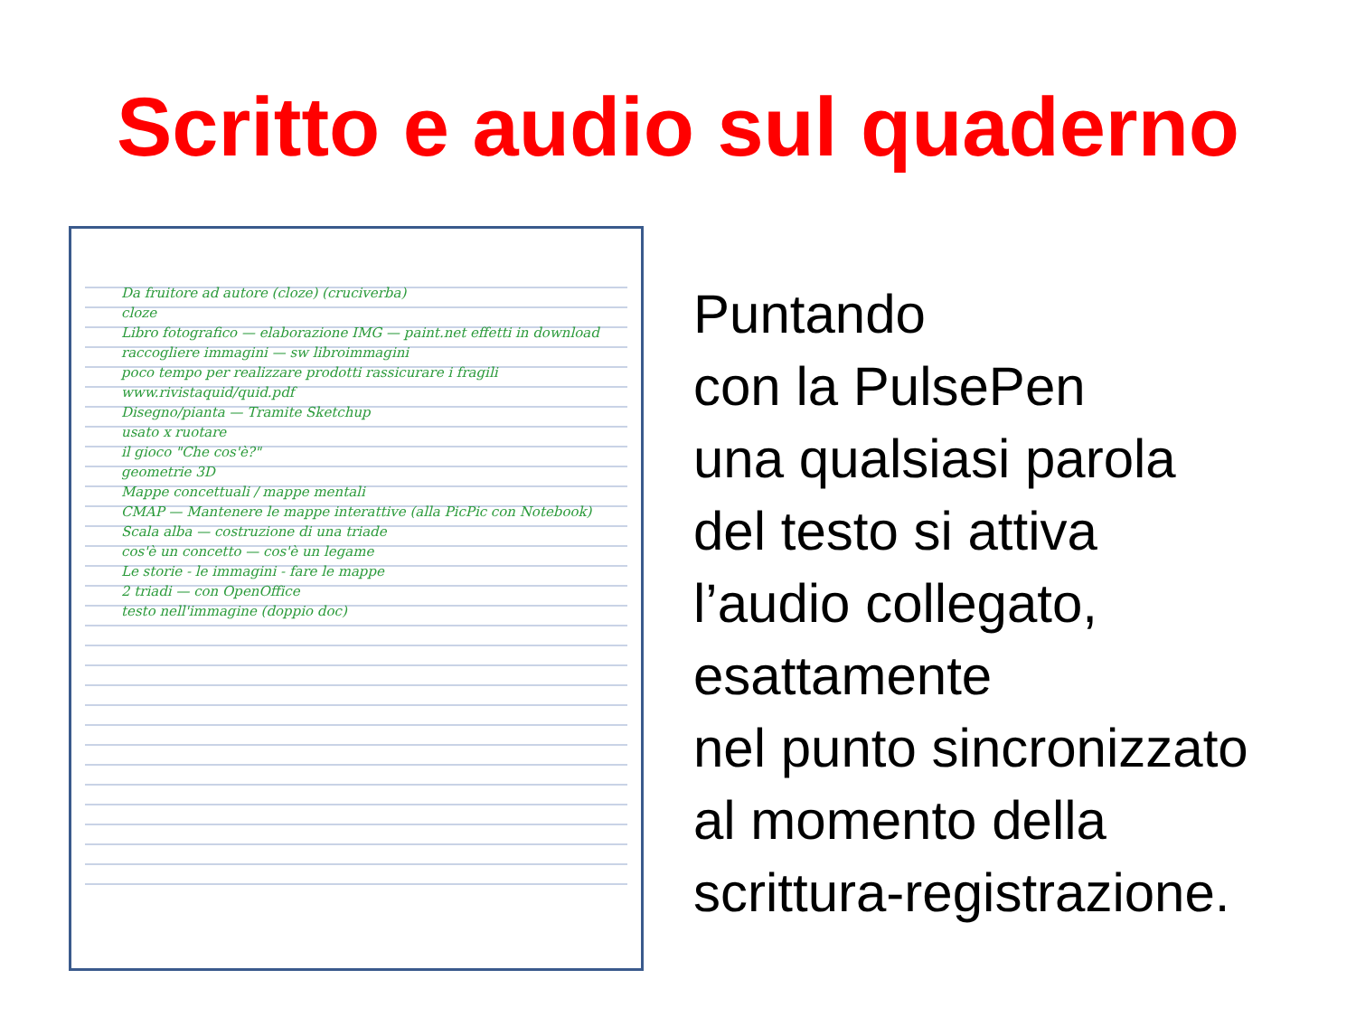Scritto e audio sul quaderno
Da fruitore ad autore (cloze) (cruciverba)
cloze
Libro fotografico — elaborazione IMG — paint.net effetti in download
raccogliere immagini — sw libroimmagini
poco tempo per realizzare prodotti rassicurare i fragili
www.rivistaquid/quid.pdf
Disegno/pianta — Tramite Sketchup
usato x ruotare
il gioco "Che cos'è?"
geometrie 3D
Mappe concettuali / mappe mentali
CMAP — Mantenere le mappe interattive (alla PicPic con Notebook)
Scala alba — costruzione di una triade
cos'è un concetto — cos'è un legame
Le storie - le immagini - fare le mappe
2 triadi — con OpenOffice
testo nell'immagine (doppio doc)
Puntando
con la PulsePen
una qualsiasi parola
del testo si attiva
l’audio collegato,
esattamente
nel punto sincronizzato
al momento della
scrittura-registrazione.